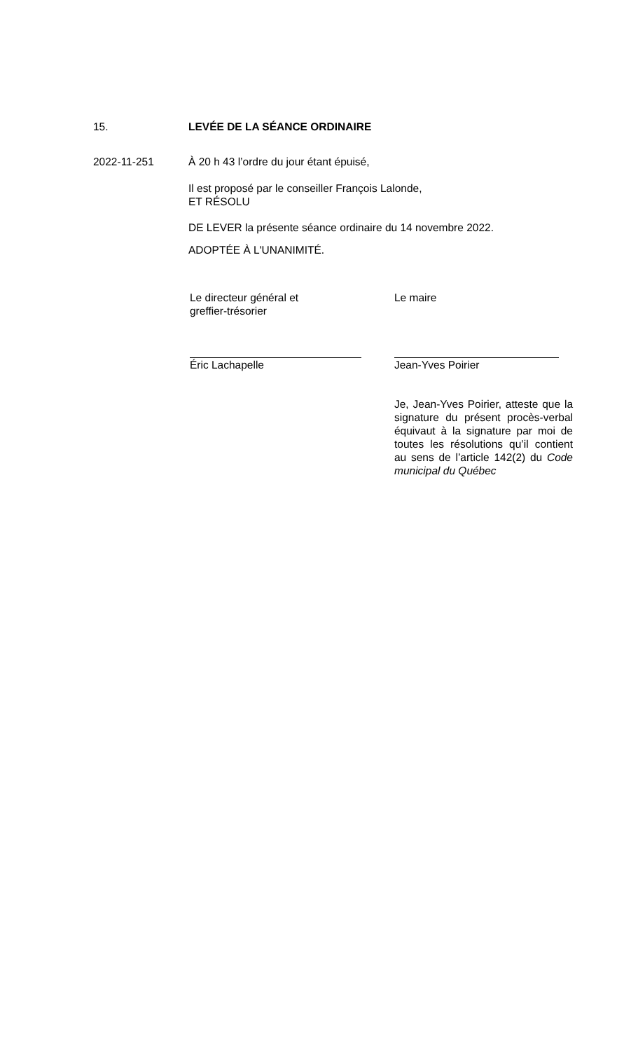15. LEVÉE DE LA SÉANCE ORDINAIRE
2022-11-251 À 20 h 43 l’ordre du jour étant épuisé,
Il est proposé par le conseiller François Lalonde,
ET RÉSOLU
DE LEVER la présente séance ordinaire du 14 novembre 2022.
ADOPTÉE À L'UNANIMITÉ.
Le directeur général et
greffier-trésorier
Éric Lachapelle
Le maire
Jean-Yves Poirier
Je, Jean-Yves Poirier, atteste que la signature du présent procès-verbal équivaut à la signature par moi de toutes les résolutions qu’il contient au sens de l’article 142(2) du Code municipal du Québec